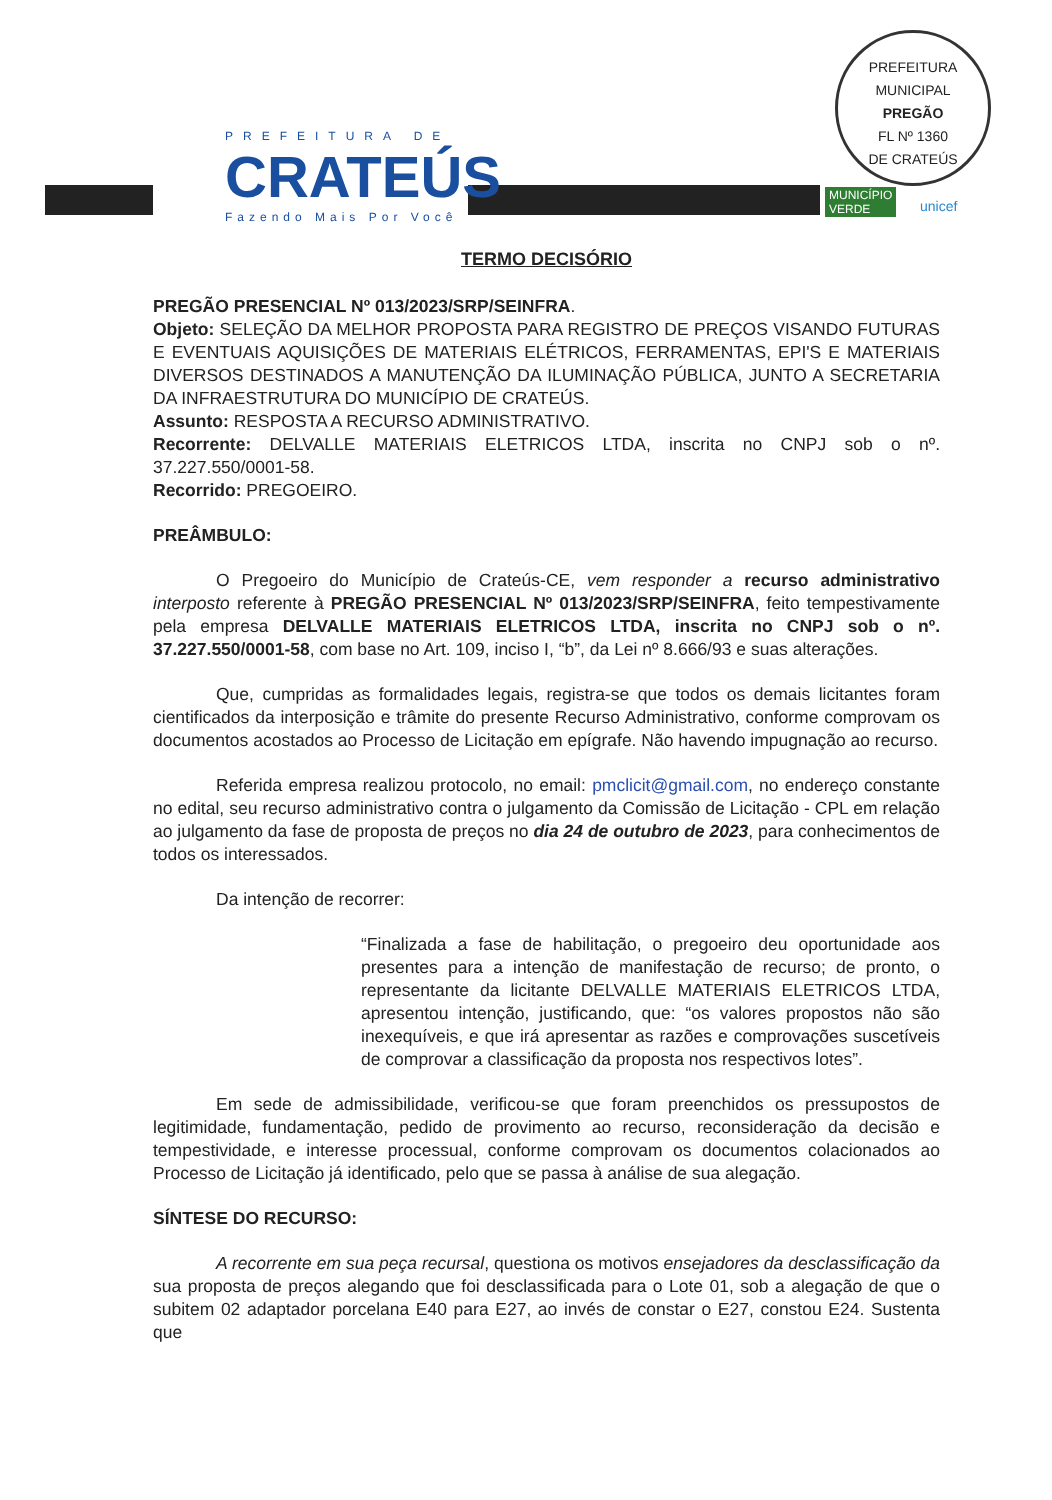PREFEITURA DE
CRATEÚS
Fazendo Mais Por Você
PREFEITURA MUNICIPAL
PREGÃO
FL Nº 1360
DE CRATEÚS
MUNICÍPIO
VERDE
unicef
TERMO DECISÓRIO
PREGÃO PRESENCIAL Nº 013/2023/SRP/SEINFRA.
Objeto: SELEÇÃO DA MELHOR PROPOSTA PARA REGISTRO DE PREÇOS VISANDO FUTURAS E EVENTUAIS AQUISIÇÕES DE MATERIAIS ELÉTRICOS, FERRAMENTAS, EPI'S E MATERIAIS DIVERSOS DESTINADOS A MANUTENÇÃO DA ILUMINAÇÃO PÚBLICA, JUNTO A SECRETARIA DA INFRAESTRUTURA DO MUNICÍPIO DE CRATEÚS.
Assunto: RESPOSTA A RECURSO ADMINISTRATIVO.
Recorrente: DELVALLE MATERIAIS ELETRICOS LTDA, inscrita no CNPJ sob o nº. 37.227.550/0001-58.
Recorrido: PREGOEIRO.
PREÂMBULO:
O Pregoeiro do Município de Crateús-CE, vem responder a recurso administrativo interposto referente à PREGÃO PRESENCIAL Nº 013/2023/SRP/SEINFRA, feito tempestivamente pela empresa DELVALLE MATERIAIS ELETRICOS LTDA, inscrita no CNPJ sob o nº. 37.227.550/0001-58, com base no Art. 109, inciso I, “b”, da Lei nº 8.666/93 e suas alterações.
Que, cumpridas as formalidades legais, registra-se que todos os demais licitantes foram cientificados da interposição e trâmite do presente Recurso Administrativo, conforme comprovam os documentos acostados ao Processo de Licitação em epígrafe. Não havendo impugnação ao recurso.
Referida empresa realizou protocolo, no email: pmclicit@gmail.com, no endereço constante no edital, seu recurso administrativo contra o julgamento da Comissão de Licitação - CPL em relação ao julgamento da fase de proposta de preços no dia 24 de outubro de 2023, para conhecimentos de todos os interessados.
Da intenção de recorrer:
“Finalizada a fase de habilitação, o pregoeiro deu oportunidade aos presentes para a intenção de manifestação de recurso; de pronto, o representante da licitante DELVALLE MATERIAIS ELETRICOS LTDA, apresentou intenção, justificando, que: “os valores propostos não são inexequíveis, e que irá apresentar as razões e comprovações suscetíveis de comprovar a classificação da proposta nos respectivos lotes”.
Em sede de admissibilidade, verificou-se que foram preenchidos os pressupostos de legitimidade, fundamentação, pedido de provimento ao recurso, reconsideração da decisão e tempestividade, e interesse processual, conforme comprovam os documentos colacionados ao Processo de Licitação já identificado, pelo que se passa à análise de sua alegação.
SÍNTESE DO RECURSO:
A recorrente em sua peça recursal, questiona os motivos ensejadores da desclassificação da sua proposta de preços alegando que foi desclassificada para o Lote 01, sob a alegação de que o subitem 02 adaptador porcelana E40 para E27, ao invés de constar o E27, constou E24. Sustenta que